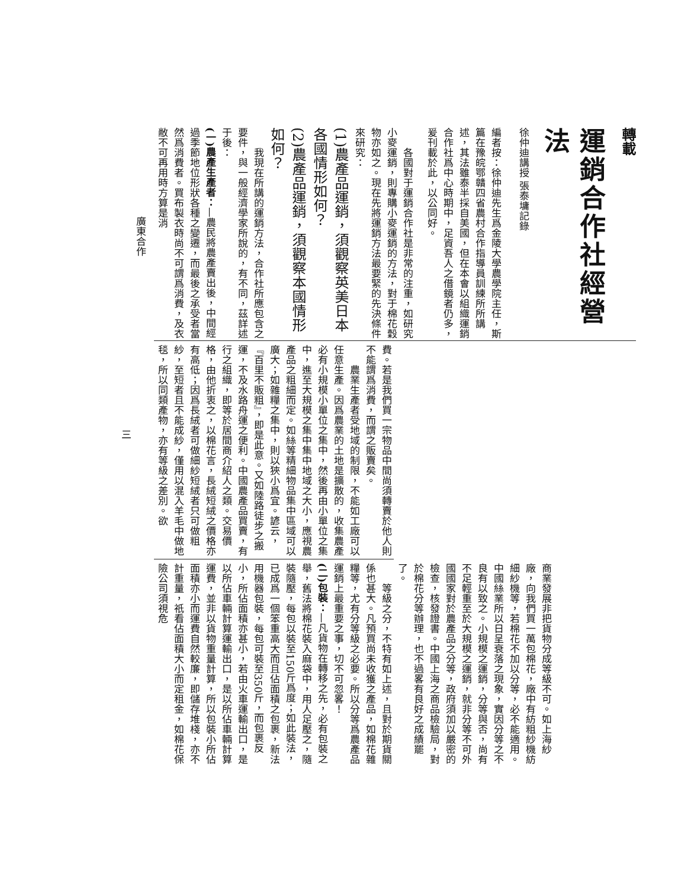轉載
運銷合作社經營法
徐仲迪講授 張泰墉記錄
編者按：徐仲迪先生爲金陵大學農學院主任，斯篇在豫皖鄂贛四省農村合作指導員訓練所所講述，其法雖泰半採自美國，但在本會以組織運銷合作社爲中心時期中，足資吾人之借鏡者仍多，爰刊載於此，以公同好。
各國對于運銷合作社是非常的注重，如研究小麥運銷，則專購小麥運銷的方法，對于棉花穀物亦如之。現在先將運銷方法最要緊的先決條件來研究：
(1)農產品運銷，須觀察英美日本各國情形如何？
(2)農產品運銷，須觀察本國情形如何？
我現在所講的運銷方法，合作社所應包含之要件，與一般經濟學家所說的，有不同，茲詳述于後：
(一)農產生產者：—農民將農產賣出後，中間經過季節地位形狀各種之變遷，而最後之承受者當然爲消費者。買布製衣時尚不可謂爲消費，及衣敝不可再用時方算是消
費。若是我們買一宗物品中間尚須轉賣於他人則不能謂爲消費，而謂之販賣矣。
農業生產者受地域的制限，不能如工廠可以任意生產。因爲農業的土地是擴散的，收集農產必有小規模小單位之集中，然後再由小單位之集中，進至大規模之集中集中地域之大小，應視農產品之粗細而定。如絲等精細物品集中區域可以廣大；如雜糧之集中，則以狹小爲宜。諺云，『百里不販粗』，即是此意。又如陸路徒步之搬運，不及水路舟運之便利。中國農產品買賣，有行之組織，即等於居間商介紹人之類。交易價格，由他折衷之，以棉花言，長絨短絨之價格亦有高低；因爲長絨者可做細紗短絨者只可做粗紗，至短者且不能成紗，僅用以混入羊毛中做地毯，所以同類產物，亦有等級之差別。欲
商業發展非把貨物分成等級不可。如上海紗廠，向我們買一萬包棉花，廠中有紡粗紗機紡細紗機等，若棉花不加以分等，必不能適用。中國絲業所以日呈衰落之現象，實因分等之不良有以致之。小規模之運銷，分等與否，尚有不足輕重至於大規模之運銷，就非分等不可外國國家對於農產品之分等，政府須加以嚴密的檢查，核發證書。中國上海之商品檢驗局，對於棉花分等辦理，也不過畧有良好之成績罷了。
等級之分，不特有如上述，且對於期貨關係也甚大。凡預買尚未收獲之產品，如棉花雜糧等，尤有分等級之必要。所以分等爲農產品運銷上最重要之事，切不可忽畧！
(二)包裝：—凡貨物在轉移之先，必有包裝之舉，舊法將棉花裝入麻袋中，用人足壓之，隨裝隨壓，每包以裝至150斤爲度；如此裝法，已成爲一個笨重高大而且佔面積之包裹，新法用機器包裝，每包可裝至350斤，而包裹反小，所佔面積亦甚小，若由火車運輸出口，是以所佔車輛計算運輸出口，是以所佔車輛計算運費，並非以貨物重量計算，所以包裝小所佔面積亦小而運費自然較廉，即儲存堆棧，亦不計重量，祇看佔面積大小而定租金，如棉花保險公司須視危
廣東合作
三